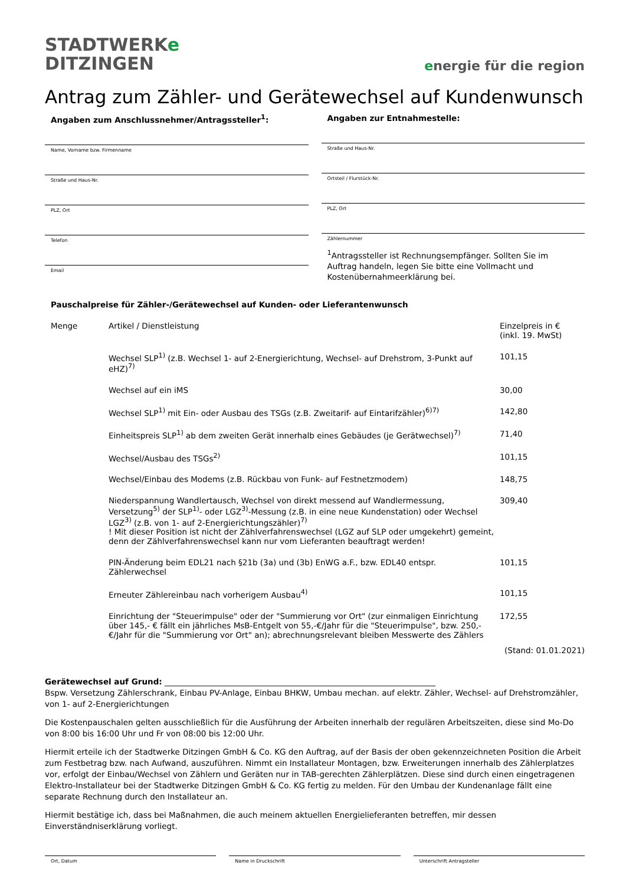STADTWERKe
DITZINGEN
energie für die region
Antrag zum Zähler- und Gerätewechsel auf Kundenwunsch
Angaben zum Anschlussnehmer/Antragssteller<sup>1</sup>:
Name, Vorname bzw. Firmenname
Straße und Haus-Nr.
PLZ, Ort
Telefon
Email
Angaben zur Entnahmestelle:
Straße und Haus-Nr.
Ortsteil / Flurstück-Nr.
PLZ, Ort
Zählernummer
<sup>1</sup> Antragssteller ist Rechnungsempfänger. Sollten Sie im Auftrag handeln, legen Sie bitte eine Vollmacht und Kostenübernahmeerklärung bei.
Pauschalpreise für Zähler-/Gerätewechsel auf Kunden- oder Lieferantenwunsch
| Menge | Artikel / Dienstleistung | Einzelpreis in € (inkl. 19. MwSt) |
| --- | --- | --- |
| | Wechsel SLP<sup>1)</sup> (z.B. Wechsel 1- auf 2-Energierichtung, Wechsel- auf Drehstrom, 3-Punkt auf eHZ)<sup>7)</sup> | 101,15 |
| | Wechsel auf ein iMS | 30,00 |
| | Wechsel SLP<sup>1)</sup> mit Ein- oder Ausbau des TSGs (z.B. Zweitarif- auf Eintarifzähler)<sup>6)7)</sup> | 142,80 |
| | Einheitspreis SLP<sup>1)</sup> ab dem zweiten Gerät innerhalb eines Gebäudes (je Gerätwechsel)<sup>7)</sup> | 71,40 |
| | Wechsel/Ausbau des TSGs<sup>2)</sup> | 101,15 |
| | Wechsel/Einbau des Modems (z.B. Rückbau von Funk- auf Festnetzmodem) | 148,75 |
| | Niederspannung Wandlertausch, Wechsel von direkt messend auf Wandlermessung, Versetzung<sup>5)</sup> der SLP<sup>1)</sup>- oder LGZ<sup>3)</sup>-Messung (z.B. in eine neue Kundenstation) oder Wechsel LGZ<sup>3)</sup> (z.B. von 1- auf 2-Energierichtungszähler)<sup>7)</sup> ! Mit dieser Position ist nicht der Zählverfahrenswechsel (LGZ auf SLP oder umgekehrt) gemeint, denn der Zählverfahrenswechsel kann nur vom Lieferanten beauftragt werden! | 309,40 |
| | PIN-Änderung beim EDL21 nach §21b (3a) und (3b) EnWG a.F., bzw. EDL40 entspr. Zählerwechsel | 101,15 |
| | Erneuter Zählereinbau nach vorherigem Ausbau<sup>4)</sup> | 101,15 |
| | Einrichtung der "Steuerimpulse" oder der "Summierung vor Ort" (zur einmaligen Einrichtung über 145,- € fällt ein jährliches MsB-Entgelt von 55,-€/Jahr für die "Steuerimpulse", bzw. 250,- €/Jahr für die "Summierung vor Ort" an); abrechnungsrelevant bleiben Messwerte des Zählers | 172,55 |
(Stand: 01.01.2021)
Gerätewechsel auf Grund: ____________________________________________________________________
Bspw. Versetzung Zählerschrank, Einbau PV-Anlage, Einbau BHKW, Umbau mechan. auf elektr. Zähler, Wechsel- auf Drehstromzähler, von 1- auf 2-Energierichtungen
Die Kostenpauschalen gelten ausschließlich für die Ausführung der Arbeiten innerhalb der regulären Arbeitszeiten, diese sind Mo-Do von 8:00 bis 16:00 Uhr und Fr von 08:00 bis 12:00 Uhr.
Hiermit erteile ich der Stadtwerke Ditzingen GmbH & Co. KG den Auftrag, auf der Basis der oben gekennzeichneten Position die Arbeit zum Festbetrag bzw. nach Aufwand, auszuführen. Nimmt ein Installateur Montagen, bzw. Erweiterungen innerhalb des Zählerplatzes vor, erfolgt der Einbau/Wechsel von Zählern und Geräten nur in TAB-gerechten Zählerplätzen. Diese sind durch einen eingetragenen Elektro-Installateur bei der Stadtwerke Ditzingen GmbH & Co. KG fertig zu melden. Für den Umbau der Kundenanlage fällt eine separate Rechnung durch den Installateur an.
Hiermit bestätige ich, dass bei Maßnahmen, die auch meinem aktuellen Energielieferanten betreffen, mir dessen Einverständniserklärung vorliegt.
Ort, Datum Name in Druckschrift Unterschrift Antragsteller